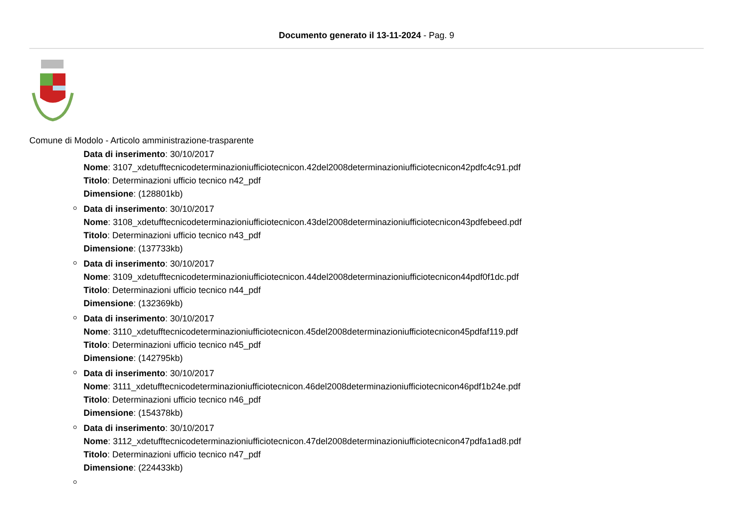Documento generato il 13-11-2024 - Pag. 9
Comune di Modolo - Articolo amministrazione-trasparente
Data di inserimento: 30/10/2017
Nome: 3107_xdetufftecnicodeterminazioniufficiotecnicon.42del2008determinazioniufficiotecnicon42pdfc4c91.pdf
Titolo: Determinazioni ufficio tecnico n42_pdf
Dimensione: (128801kb)
Data di inserimento: 30/10/2017
Nome: 3108_xdetufftecnicodeterminazioniufficiotecnicon.43del2008determinazioniufficiotecnicon43pdfebeed.pdf
Titolo: Determinazioni ufficio tecnico n43_pdf
Dimensione: (137733kb)
Data di inserimento: 30/10/2017
Nome: 3109_xdetufftecnicodeterminazioniufficiotecnicon.44del2008determinazioniufficiotecnicon44pdf0f1dc.pdf
Titolo: Determinazioni ufficio tecnico n44_pdf
Dimensione: (132369kb)
Data di inserimento: 30/10/2017
Nome: 3110_xdetufftecnicodeterminazioniufficiotecnicon.45del2008determinazioniufficiotecnicon45pdfaf119.pdf
Titolo: Determinazioni ufficio tecnico n45_pdf
Dimensione: (142795kb)
Data di inserimento: 30/10/2017
Nome: 3111_xdetufftecnicodeterminazioniufficiotecnicon.46del2008determinazioniufficiotecnicon46pdf1b24e.pdf
Titolo: Determinazioni ufficio tecnico n46_pdf
Dimensione: (154378kb)
Data di inserimento: 30/10/2017
Nome: 3112_xdetufftecnicodeterminazioniufficiotecnicon.47del2008determinazioniufficiotecnicon47pdfa1ad8.pdf
Titolo: Determinazioni ufficio tecnico n47_pdf
Dimensione: (224433kb)